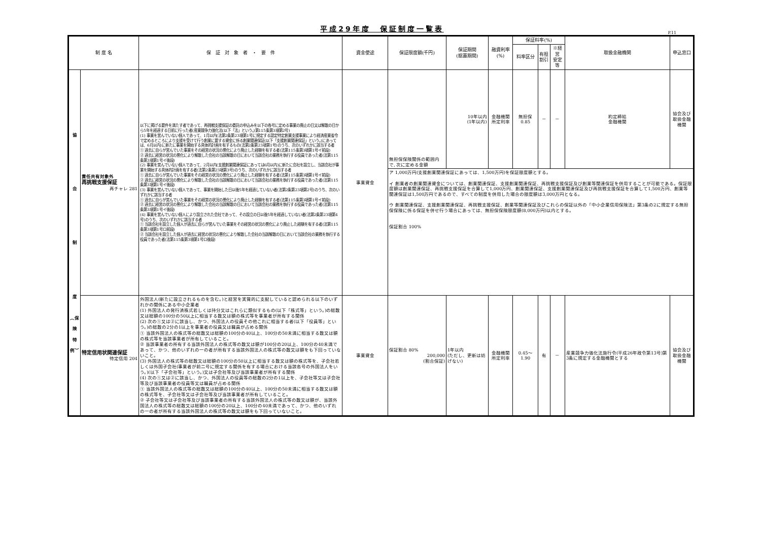平成29年度　保証制度一覧表
P.11
| 制 度 名 | | 保 証 対 象 者 ・ 要 件 | 資金使途 | 保証限度額(千円) | 保証期間 (据置期間) | 融資利率(%) | 保証料率(%) | | | 取扱金融機関 | 申込窓口 |
| --- | --- | --- | --- | --- | --- | --- | --- | --- | --- | --- | --- |
| | | | | | | | 料率区分 | 有担 割引 | ※経営 安定等 | | |
| 協 会 制 度 ︵保 険 特 例︶ | 責任共有対象外 再挑戦支援保証 再チャレ 281 | 以下に掲げる要件を満たす者であって、再挑戦支援保証の委託の申込みを以下の各号に定める事業の廃止の日又は解散の日から5年を経過する日前に行った者(産業競争力強化法(以下「法」という。)第115条第3項第2号) (1) 事業を営んでいない個人であって、1月以内(法第2条第23項第1号に規定する認定特定創業支援事業により経済産業省令で定めるところにより支援を受けて行う創業に要する資金に係る創業関連保証(以下「支援創業関連保証」という。)にあっては、6月以内)に新たに事業を開始する具体的計画を有するもの(法第2条第23項第1号)のうち、次のいずれかに該当する者 ① 過去に自らが営んでいた事業をその経営の状況の悪化により廃止した経験を有する者(法第115条第3項第1号イ前段) ② 過去に経営の状況の悪化により解散した会社の当該解散の日において当該会社の業務を執行する役員であった者(法第115条第3項第1号イ後段) (2) 事業を営んでいない個人であって、2月以内(支援創業関連保証にあっては6月以内)に新たに会社を設立し、当該会社が事業を開始する具体的計画を有する者(法第2条第23項第3号)のうち、次のいずれかに該当する者 ① 過去に自らが営んでいた事業をその経営の状況の悪化により廃止した経験を有する者(法第115条第3項第1号イ前段) ② 過去に経営の状況の悪化により解散した会社の当該解散の日において当該会社の業務を執行する役員であった者(法第115条第3項第1号イ後段) (3) 事業を営んでいない個人であって、事業を開始した日以後5年を経過していない者(法第2条第23項第2号)のうち、次のいずれかに該当する者 ① 過去に自らが営んでいた事業をその経営の状況の悪化により廃止した経験を有する者(法第115条第3項第1号イ前段) ② 過去に経営の状況の悪化により解散した会社の当該解散の日において当該会社の業務を執行する役員であった者(法第115条第3項第1号イ後段) (4) 事業を営んでいない個人により設立された会社であって、その設立の日以後5年を経過していない者(法第2条第23項第4号)のうち、次のいずれかに該当する者 ① 当該会社を設立した個人が過去に自らが営んでいた事業をその経営の状況の悪化により廃止した経験を有する者(法第115条第3項第1号ロ前段) ② 当該会社を設立した個人が過去に経営の状況の悪化により解散した会社の当該解散の日において当該会社の業務を執行する役員であった者(法第115条第3項第1号ロ後段) | 事業資金 | 無担保保険関係の範囲内で, 次に定める金額 | 10年以内 (1年以内) | 金融機関 所定利率 | 無担保 0.85 | － | － | 約定締結 金融機関 | 協会及び 取扱金融機関 |
| | | | | ア 1,000万円(支援創業関連保証にあっては、1,500万円)を保証限度額とする。 イ 創業者の創業関連資金については、創業関連保証、支援創業関連保証、再挑戦支援保証及び創業等関連保証を併用することが可能である。保証限度額は創業関連保証、再挑戦支援保証を合算して1,000万円、創業関連保証、支援創業関連保証及び再挑戦支援保証を合算して1,500万円、創業等関連保証は1,500万円であるので、すべての制度を併用した場合の限度額は3,000万円となる。 ウ 創業関連保証、支援創業関連保証、再挑戦支援保証、創業等関連保証及びこれらの保証以外の「中小企業信用保険法」第3条の2に規定する無担保保険に係る保証を併せ行う場合にあっては、無担保保険限度額(8,000万円)以内とする。 保証割合 100% | | | | | | | |
| | 特定信用状関連保証 特定信用 204 | 外国法人(新たに設立されるものを含む。)と経営を実質的に支配していると認められる以下のいずれかの関係にある中小企業者 (1) 外国法人の発行済株式若しくは持分又はこれらに類似するもの(以下「株式等」という。)の総数又は総額の100分の50以上に相当する数又は額の株式等を事業者が所有する関係 (2) 次の①又は②に該当し、かつ、外国法人の役員その他これに相当する者(以下「役員等」という。)の総数の2分の1以上を事業者の役員又は職員が占める関係 ① 当該外国法人の株式等の総数又は総額の100分の40以上、100分の50未満に相当する数又は額の株式等を当該事業者が所有していること。 ② 当該事業者の所有する当該外国法人の株式等の数又は額が100分の20以上、100分の40未満であって、かつ、他のいずれの一の者が所有する当該外国法人の株式等の数又は額をも下回っていないこと。 (3) 外国法人の株式等の総数又は総額の100分の50以上に相当する数又は額の株式等を、子会社若しくは外国子会社(事業者が前二号に規定する関係を有する場合における当該各号の外国法人をいう。)(以下「子会社等」という。)又は子会社等及び当該事業者が所有する関係 (4) 次の①又は②に該当し、かつ、外国法人の役員等の総数の2分の1以上を、子会社等又は子会社等及び当該事業者の役員等又は職員が占める関係 ① 当該外国法人の株式等の総数又は総額の100分の40以上、100分の50未満に相当する数又は額の株式等を、子会社等又は子会社等及び当該事業者が所有していること。 ② 子会社等又は子会社等及び当該事業者の所有する当該外国法人の株式等の数又は額が、当該外国法人の株式等の総数又は総額の100分の20以上、100分の40未満であって、かつ、他のいずれの一の者が所有する当該外国法人の株式等の数又は額をも下回っていないこと。 | 事業資金 | 保証割合 80% 200,000 (割合保証) | 1年以内 (ただし、更新は妨げない) | 金融機関 所定利率 | 0.45～1.90 | 有 | － | 産業競争力強化法施行令(平成26年政令第13号)第3条に規定する金融機関とする | 協会及び 取扱金融機関 |